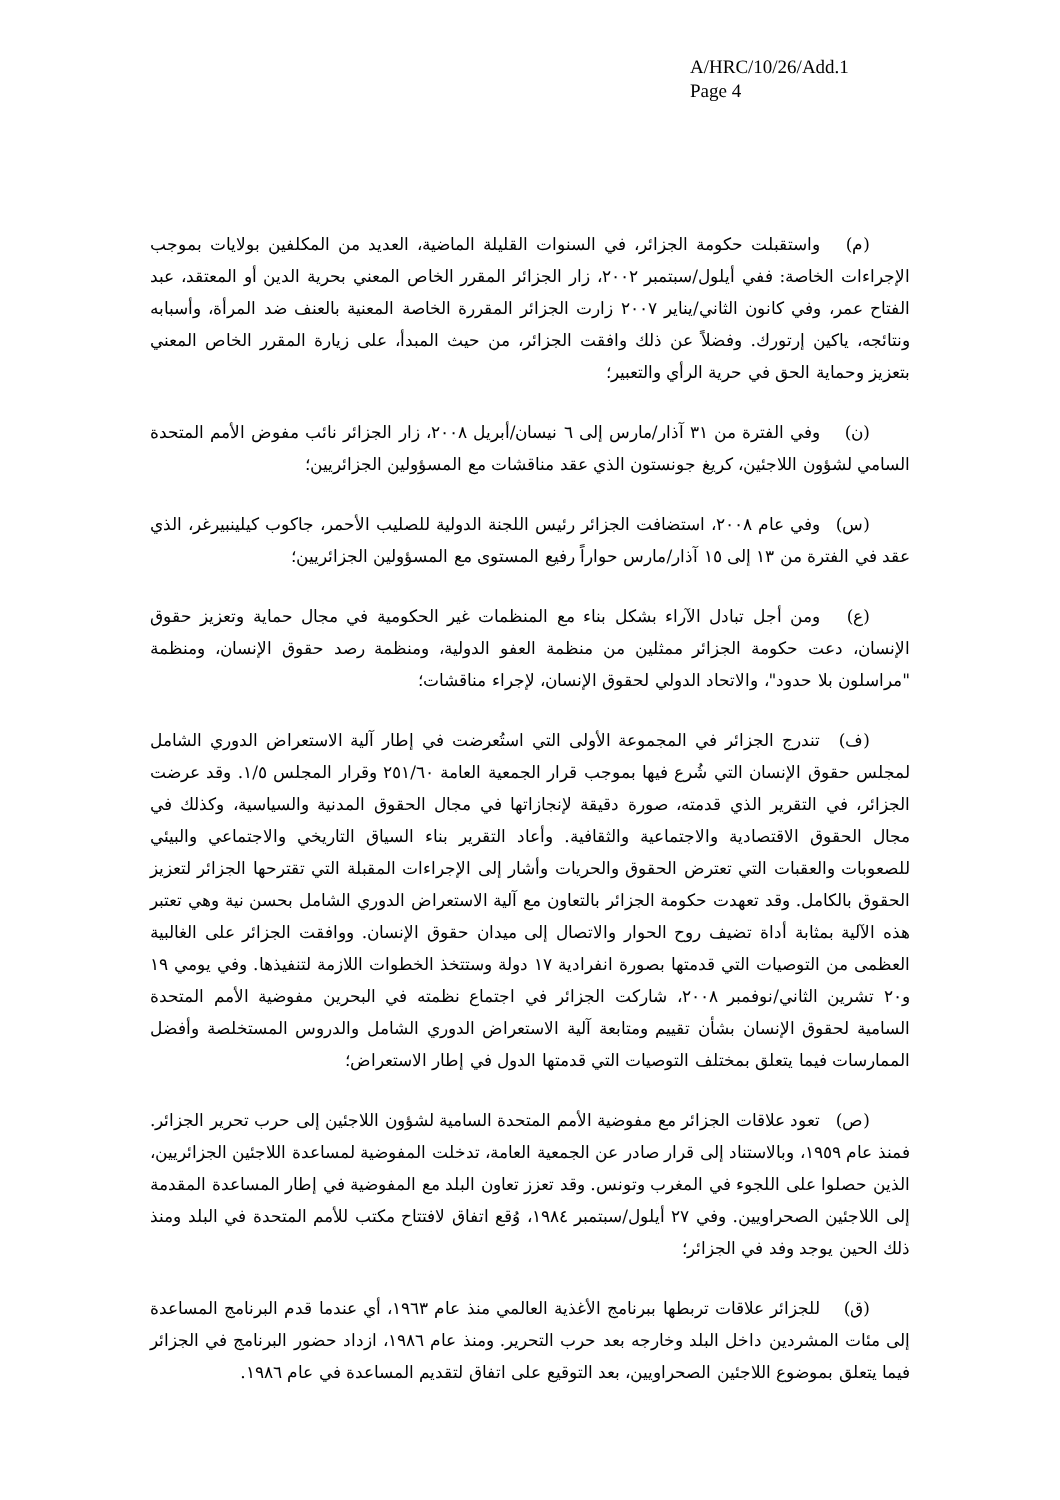A/HRC/10/26/Add.1
Page 4
(م) واستقبلت حكومة الجزائر، في السنوات القليلة الماضية، العديد من المكلفين بولايات بموجب الإجراءات الخاصة: ففي أيلول/سبتمبر ٢٠٠٢، زار الجزائر المقرر الخاص المعني بحرية الدين أو المعتقد، عبد الفتاح عمر، وفي كانون الثاني/يناير ٢٠٠٧ زارت الجزائر المقررة الخاصة المعنية بالعنف ضد المرأة، وأسبابه ونتائجه، ياكين إرتورك. وفضلاً عن ذلك وافقت الجزائر، من حيث المبدأ، على زيارة المقرر الخاص المعني بتعزيز وحماية الحق في حرية الرأي والتعبير؛
(ن) وفي الفترة من ٣١ آذار/مارس إلى ٦ نيسان/أبريل ٢٠٠٨، زار الجزائر نائب مفوض الأمم المتحدة السامي لشؤون اللاجئين، كريغ جونستون الذي عقد مناقشات مع المسؤولين الجزائريين؛
(س) وفي عام ٢٠٠٨، استضافت الجزائر رئيس اللجنة الدولية للصليب الأحمر، جاكوب كيلينبيرغر، الذي عقد في الفترة من ١٣ إلى ١٥ آذار/مارس حواراً رفيع المستوى مع المسؤولين الجزائريين؛
(ع) ومن أجل تبادل الآراء بشكل بناء مع المنظمات غير الحكومية في مجال حماية وتعزيز حقوق الإنسان، دعت حكومة الجزائر ممثلين من منظمة العفو الدولية، ومنظمة رصد حقوق الإنسان، ومنظمة "مراسلون بلا حدود"، والاتحاد الدولي لحقوق الإنسان، لإجراء مناقشات؛
(ف) تندرج الجزائر في المجموعة الأولى التي استُعرضت في إطار آلية الاستعراض الدوري الشامل لمجلس حقوق الإنسان التي شُرع فيها بموجب قرار الجمعية العامة ٢٥١/٦٠ وقرار المجلس ١/٥. وقد عرضت الجزائر، في التقرير الذي قدمته، صورة دقيقة لإنجازاتها في مجال الحقوق المدنية والسياسية، وكذلك في مجال الحقوق الاقتصادية والاجتماعية والثقافية. وأعاد التقرير بناء السياق التاريخي والاجتماعي والبيئي للصعوبات والعقبات التي تعترض الحقوق والحريات وأشار إلى الإجراءات المقبلة التي تقترحها الجزائر لتعزيز الحقوق بالكامل. وقد تعهدت حكومة الجزائر بالتعاون مع آلية الاستعراض الدوري الشامل بحسن نية وهي تعتبر هذه الآلية بمثابة أداة تضيف روح الحوار والاتصال إلى ميدان حقوق الإنسان. ووافقت الجزائر على الغالبية العظمى من التوصيات التي قدمتها بصورة انفرادية ١٧ دولة وستتخذ الخطوات اللازمة لتنفيذها. وفي يومي ١٩ و٢٠ تشرين الثاني/نوفمبر ٢٠٠٨، شاركت الجزائر في اجتماع نظمته في البحرين مفوضية الأمم المتحدة السامية لحقوق الإنسان بشأن تقييم ومتابعة آلية الاستعراض الدوري الشامل والدروس المستخلصة وأفضل الممارسات فيما يتعلق بمختلف التوصيات التي قدمتها الدول في إطار الاستعراض؛
(ص) تعود علاقات الجزائر مع مفوضية الأمم المتحدة السامية لشؤون اللاجئين إلى حرب تحرير الجزائر. فمنذ عام ١٩٥٩، وبالاستناد إلى قرار صادر عن الجمعية العامة، تدخلت المفوضية لمساعدة اللاجئين الجزائريين، الذين حصلوا على اللجوء في المغرب وتونس. وقد تعزز تعاون البلد مع المفوضية في إطار المساعدة المقدمة إلى اللاجئين الصحراويين. وفي ٢٧ أيلول/سبتمبر ١٩٨٤، وُقع اتفاق لافتتاح مكتب للأمم المتحدة في البلد ومنذ ذلك الحين يوجد وفد في الجزائر؛
(ق) للجزائر علاقات تربطها ببرنامج الأغذية العالمي منذ عام ١٩٦٣، أي عندما قدم البرنامج المساعدة إلى مئات المشردين داخل البلد وخارجه بعد حرب التحرير. ومنذ عام ١٩٨٦، ازداد حضور البرنامج في الجزائر فيما يتعلق بموضوع اللاجئين الصحراويين، بعد التوقيع على اتفاق لتقديم المساعدة في عام ١٩٨٦.